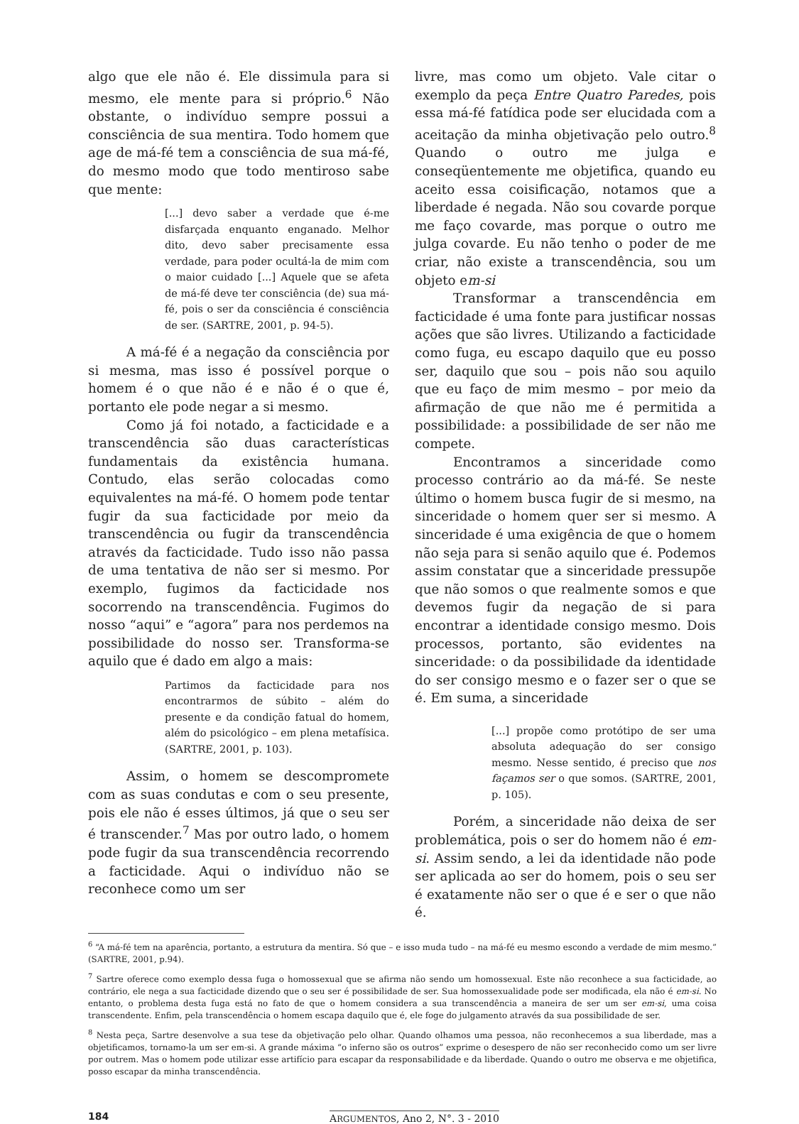algo que ele não é. Ele dissimula para si mesmo, ele mente para si próprio.<sup>6</sup> Não obstante, o indivíduo sempre possui a consciência de sua mentira. Todo homem que age de má-fé tem a consciência de sua má-fé, do mesmo modo que todo mentiroso sabe que mente:
[...] devo saber a verdade que é-me disfarçada enquanto enganado. Melhor dito, devo saber precisamente essa verdade, para poder ocultá-la de mim com o maior cuidado [...] Aquele que se afeta de má-fé deve ter consciência (de) sua má-fé, pois o ser da consciência é consciência de ser. (SARTRE, 2001, p. 94-5).
A má-fé é a negação da consciência por si mesma, mas isso é possível porque o homem é o que não é e não é o que é, portanto ele pode negar a si mesmo.
Como já foi notado, a facticidade e a transcendência são duas características fundamentais da existência humana. Contudo, elas serão colocadas como equivalentes na má-fé. O homem pode tentar fugir da sua facticidade por meio da transcendência ou fugir da transcendência através da facticidade. Tudo isso não passa de uma tentativa de não ser si mesmo. Por exemplo, fugimos da facticidade nos socorrendo na transcendência. Fugimos do nosso “aqui” e “agora” para nos perdemos na possibilidade do nosso ser. Transforma-se aquilo que é dado em algo a mais:
Partimos da facticidade para nos encontrarmos de súbito – além do presente e da condição fatual do homem, além do psicológico – em plena metafísica. (SARTRE, 2001, p. 103).
Assim, o homem se descompromete com as suas condutas e com o seu presente, pois ele não é esses últimos, já que o seu ser é transcender.<sup>7</sup> Mas por outro lado, o homem pode fugir da sua transcendência recorrendo a facticidade. Aqui o indivíduo não se reconhece como um ser
livre, mas como um objeto. Vale citar o exemplo da peça Entre Quatro Paredes, pois essa má-fé fatídica pode ser elucidada com a aceitação da minha objetivação pelo outro.<sup>8</sup> Quando o outro me julga e conseqüentemente me objetifica, quando eu aceito essa coisificação, notamos que a liberdade é negada. Não sou covarde porque me faço covarde, mas porque o outro me julga covarde. Eu não tenho o poder de me criar, não existe a transcendência, sou um objeto em-si
Transformar a transcendência em facticidade é uma fonte para justificar nossas ações que são livres. Utilizando a facticidade como fuga, eu escapo daquilo que eu posso ser, daquilo que sou – pois não sou aquilo que eu faço de mim mesmo – por meio da afirmação de que não me é permitida a possibilidade: a possibilidade de ser não me compete.
Encontramos a sinceridade como processo contrário ao da má-fé. Se neste último o homem busca fugir de si mesmo, na sinceridade o homem quer ser si mesmo. A sinceridade é uma exigência de que o homem não seja para si senão aquilo que é. Podemos assim constatar que a sinceridade pressupõe que não somos o que realmente somos e que devemos fugir da negação de si para encontrar a identidade consigo mesmo. Dois processos, portanto, são evidentes na sinceridade: o da possibilidade da identidade do ser consigo mesmo e o fazer ser o que se é. Em suma, a sinceridade
[...] propõe como protótipo de ser uma absoluta adequação do ser consigo mesmo. Nesse sentido, é preciso que nos façamos ser o que somos. (SARTRE, 2001, p. 105).
Porém, a sinceridade não deixa de ser problemática, pois o ser do homem não é em-si. Assim sendo, a lei da identidade não pode ser aplicada ao ser do homem, pois o seu ser é exatamente não ser o que é e ser o que não é.
<sup>6</sup> “A má-fé tem na aparência, portanto, a estrutura da mentira. Só que – e isso muda tudo – na má-fé eu mesmo escondo a verdade de mim mesmo.” (SARTRE, 2001, p.94).
<sup>7</sup> Sartre oferece como exemplo dessa fuga o homossexual que se afirma não sendo um homossexual. Este não reconhece a sua facticidade, ao contrário, ele nega a sua facticidade dizendo que o seu ser é possibilidade de ser. Sua homossexualidade pode ser modificada, ela não é em-si. No entanto, o problema desta fuga está no fato de que o homem considera a sua transcendência a maneira de ser um ser em-si, uma coisa transcendente. Enfim, pela transcendência o homem escapa daquilo que é, ele foge do julgamento através da sua possibilidade de ser.
<sup>8</sup> Nesta peça, Sartre desenvolve a sua tese da objetivação pelo olhar. Quando olhamos uma pessoa, não reconhecemos a sua liberdade, mas a objetificamos, tornamo-la um ser em-si. A grande máxima “o inferno são os outros” exprime o desespero de não ser reconhecido como um ser livre por outrem. Mas o homem pode utilizar esse artifício para escapar da responsabilidade e da liberdade. Quando o outro me observa e me objetifica, posso escapar da minha transcendência.
184 ARGUMENTOS, Ano 2, N°. 3 - 2010